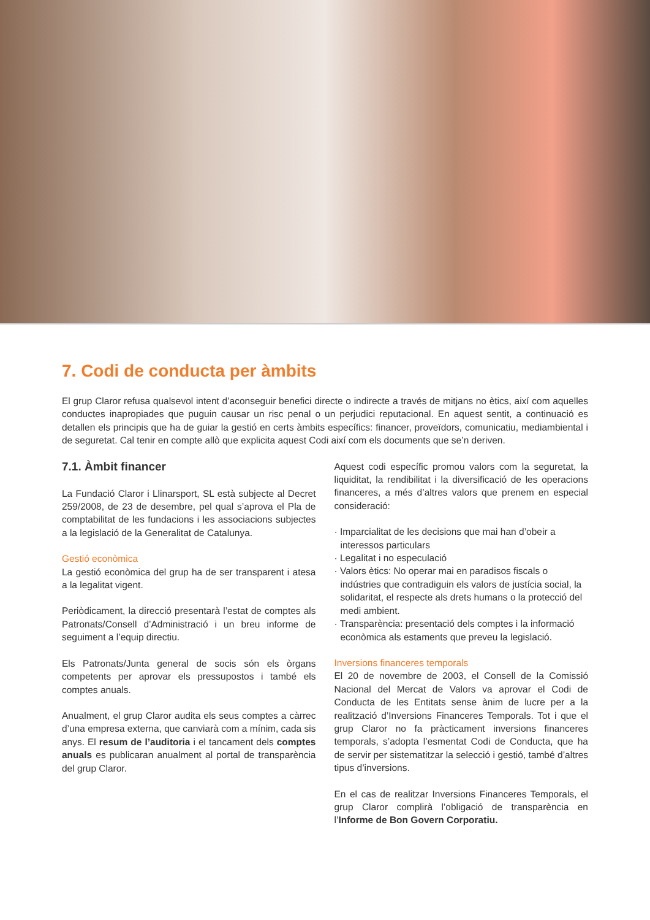7. Codi de conducta per àmbits
El grup Claror refusa qualsevol intent d’aconseguir benefici directe o indirecte a través de mitjans no ètics, així com aquelles conductes inapropiades que puguin causar un risc penal o un perjudici reputacional. En aquest sentit, a continuació es detallen els principis que ha de guiar la gestió en certs àmbits específics: financer, proveïdors, comunicatiu, mediambiental i de seguretat. Cal tenir en compte allò que explicita aquest Codi així com els documents que se’n deriven.
7.1. Àmbit financer
La Fundació Claror i Llinarsport, SL està subjecte al Decret 259/2008, de 23 de desembre, pel qual s’aprova el Pla de comptabilitat de les fundacions i les associacions subjectes a la legislació de la Generalitat de Catalunya.
Gestió econòmica
La gestió econòmica del grup ha de ser transparent i atesa a la legalitat vigent.
Periòdicament, la direcció presentarà l’estat de comptes als Patronats/Consell d’Administració i un breu informe de seguiment a l’equip directiu.
Els Patronats/Junta general de socis són els òrgans competents per aprovar els pressupostos i també els comptes anuals.
Anualment, el grup Claror audita els seus comptes a càrrec d’una empresa externa, que canviarà com a mínim, cada sis anys. El resum de l’auditoria i el tancament dels comptes anuals es publicaran anualment al portal de transparència del grup Claror.
Aquest codi específic promou valors com la seguretat, la liquiditat, la rendibilitat i la diversificació de les operacions financeres, a més d’altres valors que prenem en especial consideració:
· Imparcialitat de les decisions que mai han d’obeir a interessos particulars
· Legalitat i no especulació
· Valors ètics: No operar mai en paradisos fiscals o indústries que contradiguin els valors de justícia social, la solidaritat, el respecte als drets humans o la protecció del medi ambient.
· Transparència: presentació dels comptes i la informació econòmica als estaments que preveu la legislació.
Inversions financeres temporals
El 20 de novembre de 2003, el Consell de la Comissió Nacional del Mercat de Valors va aprovar el Codi de Conducta de les Entitats sense ànim de lucre per a la realització d’Inversions Financeres Temporals. Tot i que el grup Claror no fa pràcticament inversions financeres temporals, s’adopta l’esmentat Codi de Conducta, que ha de servir per sistematitzar la selecció i gestió, també d’altres tipus d’inversions.
En el cas de realitzar Inversions Financeres Temporals, el grup Claror complirà l’obligació de transparència en l’Informe de Bon Govern Corporatiu.